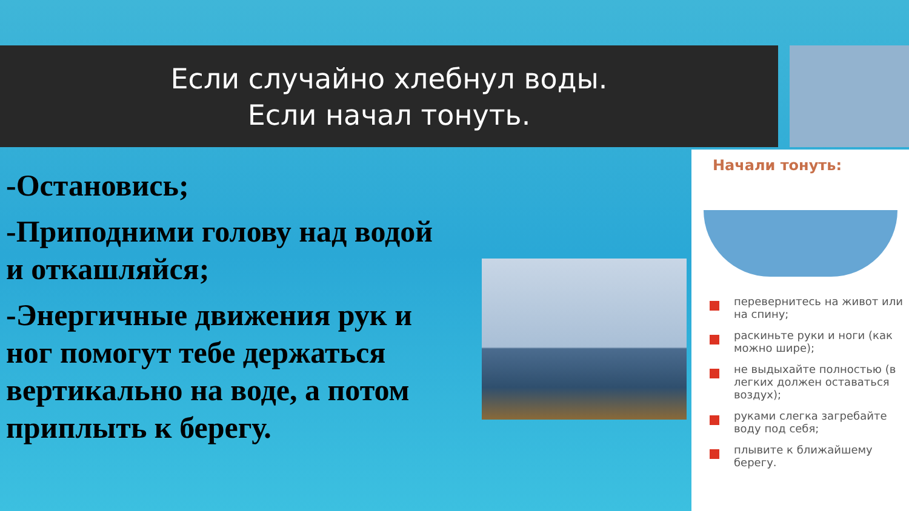Если случайно хлебнул воды.
Если начал тонуть.
-Остановись;
-Приподними голову над водой
и откашляйся;
-Энергичные движения рук и
ног помогут тебе держаться
вертикально на воде, а потом
приплыть к берегу.
Начали тонуть:
перевернитесь на живот или на спину;
раскиньте руки и ноги (как можно шире);
не выдыхайте полностью (в легких должен оставаться воздух);
руками слегка загребайте воду под себя;
плывите к ближайшему берегу.